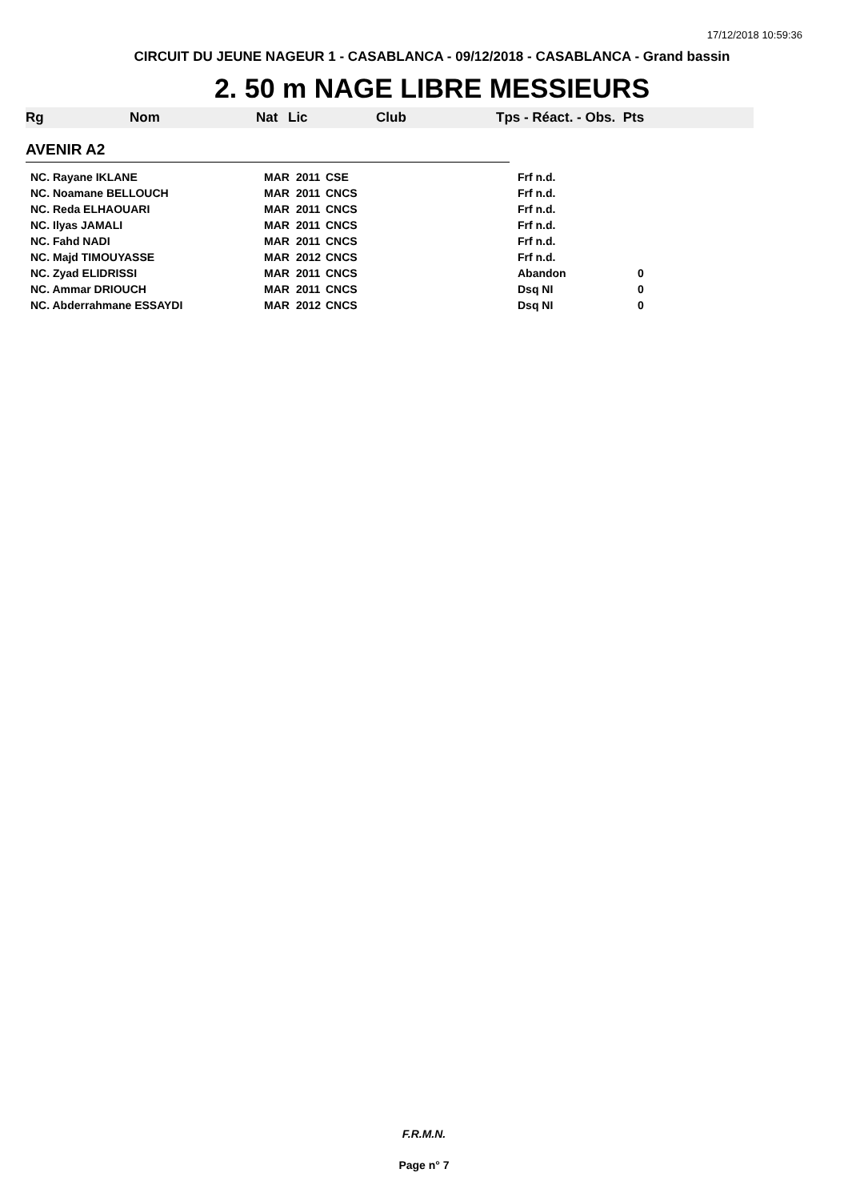17/12/2018 10:59:36
CIRCUIT DU JEUNE NAGEUR 1 - CASABLANCA - 09/12/2018 - CASABLANCA - Grand bassin
2. 50 m NAGE LIBRE MESSIEURS
Rg Nom Nat Lic Club Tps - Réact. - Obs. Pts
AVENIR A2
| NC. Rayane IKLANE | MAR | 2011 | CSE | Frf n.d. | |
| NC. Noamane BELLOUCH | MAR | 2011 | CNCS | Frf n.d. | |
| NC. Reda ELHAOUARI | MAR | 2011 | CNCS | Frf n.d. | |
| NC. Ilyas JAMALI | MAR | 2011 | CNCS | Frf n.d. | |
| NC. Fahd NADI | MAR | 2011 | CNCS | Frf n.d. | |
| NC. Majd TIMOUYASSE | MAR | 2012 | CNCS | Frf n.d. | |
| NC. Zyad ELIDRISSI | MAR | 2011 | CNCS | Abandon | 0 |
| NC. Ammar DRIOUCH | MAR | 2011 | CNCS | Dsq NI | 0 |
| NC. Abderrahmane ESSAYDI | MAR | 2012 | CNCS | Dsq NI | 0 |
F.R.M.N.
Page n° 7